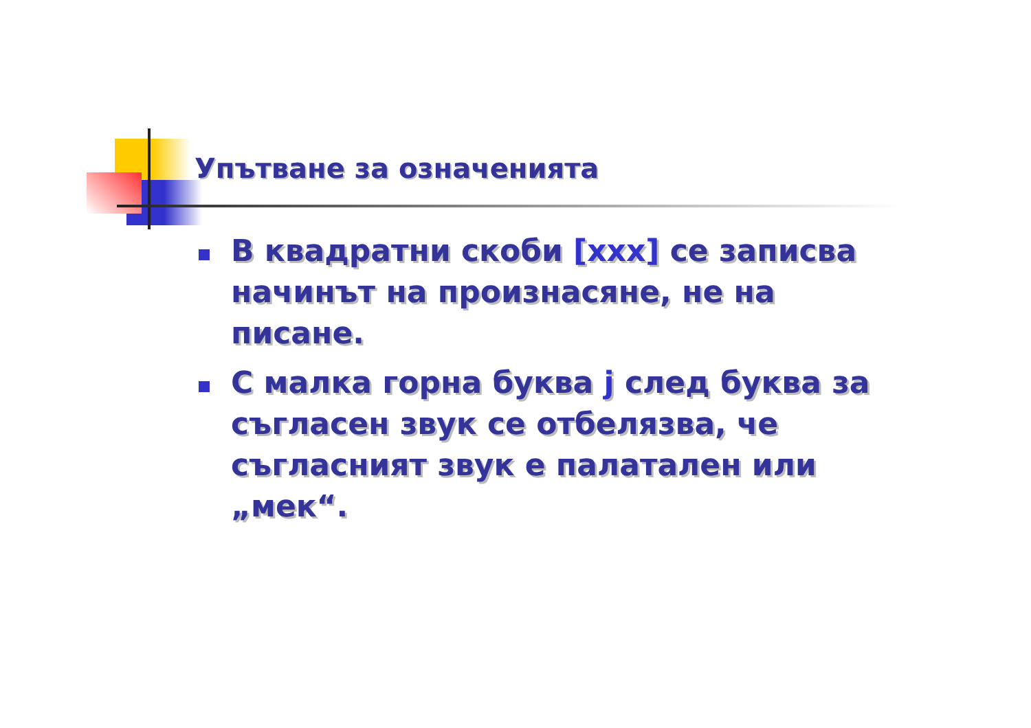Упътване за означенията
В квадратни скоби [xxx] се записва начинът на произнасяне, не на писане.
С малка горна буква j след буква за съгласен звук се отбелязва, че съгласният звук е палатален или „мек“.